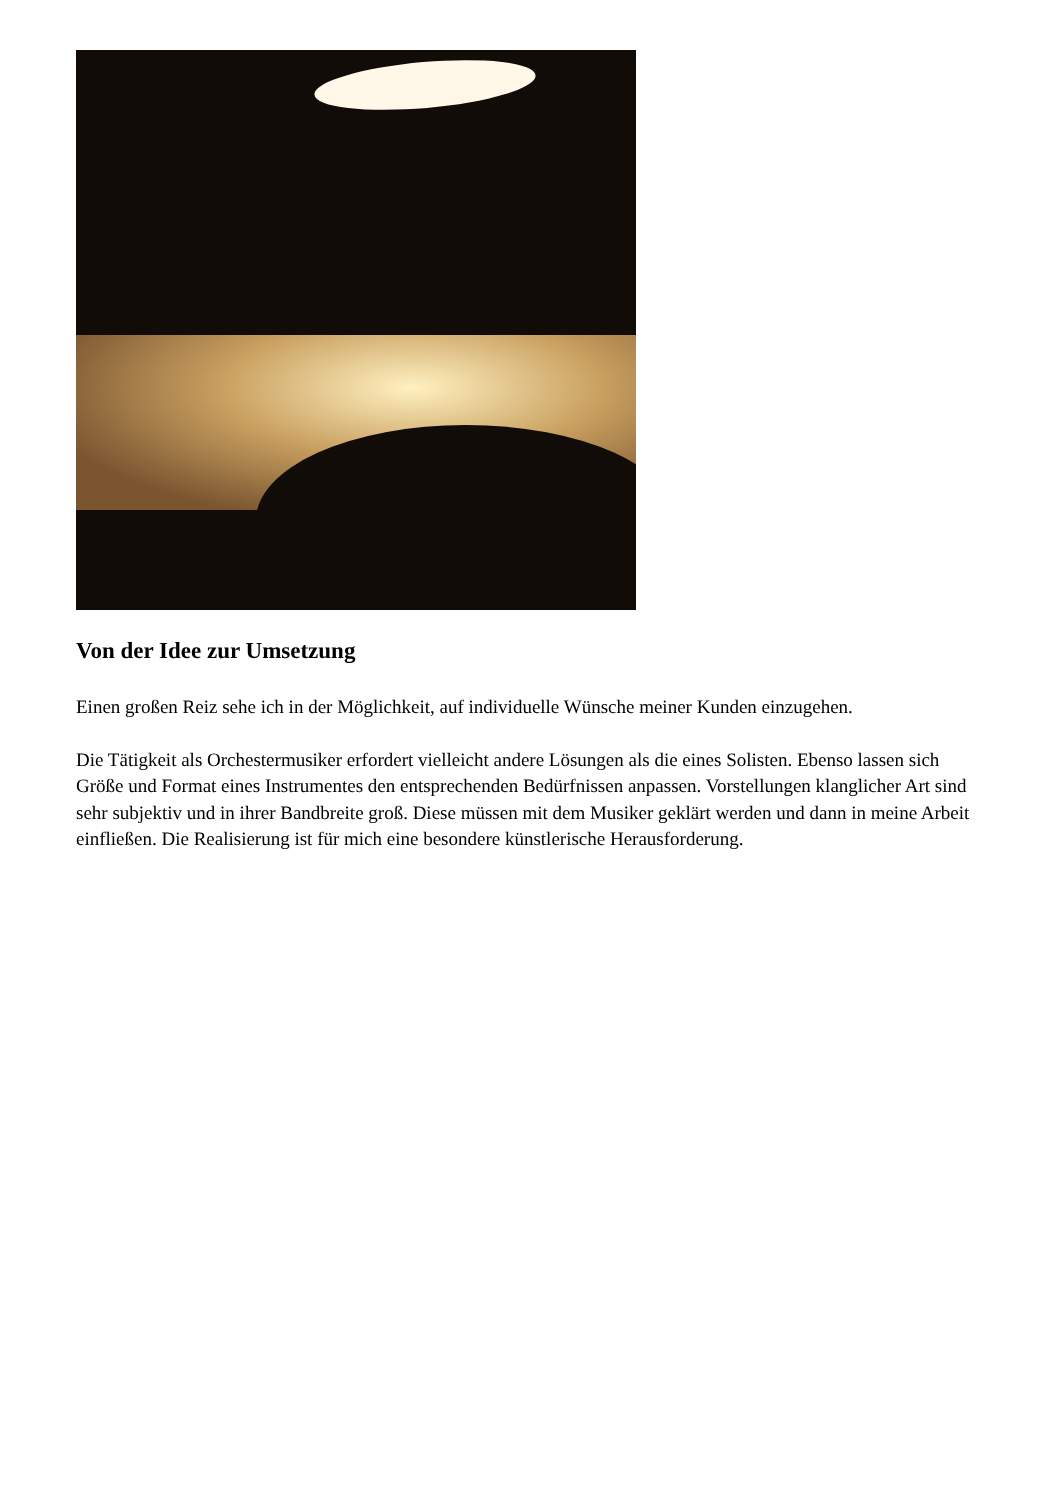Von der Idee zur Umsetzung
Einen großen Reiz sehe ich in der Möglichkeit, auf individuelle Wünsche meiner Kunden einzugehen.
Die Tätigkeit als Orchestermusiker erfordert vielleicht andere Lösungen als die eines Solisten. Ebenso lassen sich Größe und Format eines Instrumentes den entsprechenden Bedürfnissen anpassen. Vorstellungen klanglicher Art sind sehr subjektiv und in ihrer Bandbreite groß. Diese müssen mit dem Musiker geklärt werden und dann in meine Arbeit einfließen. Die Realisierung ist für mich eine besondere künstlerische Herausforderung.